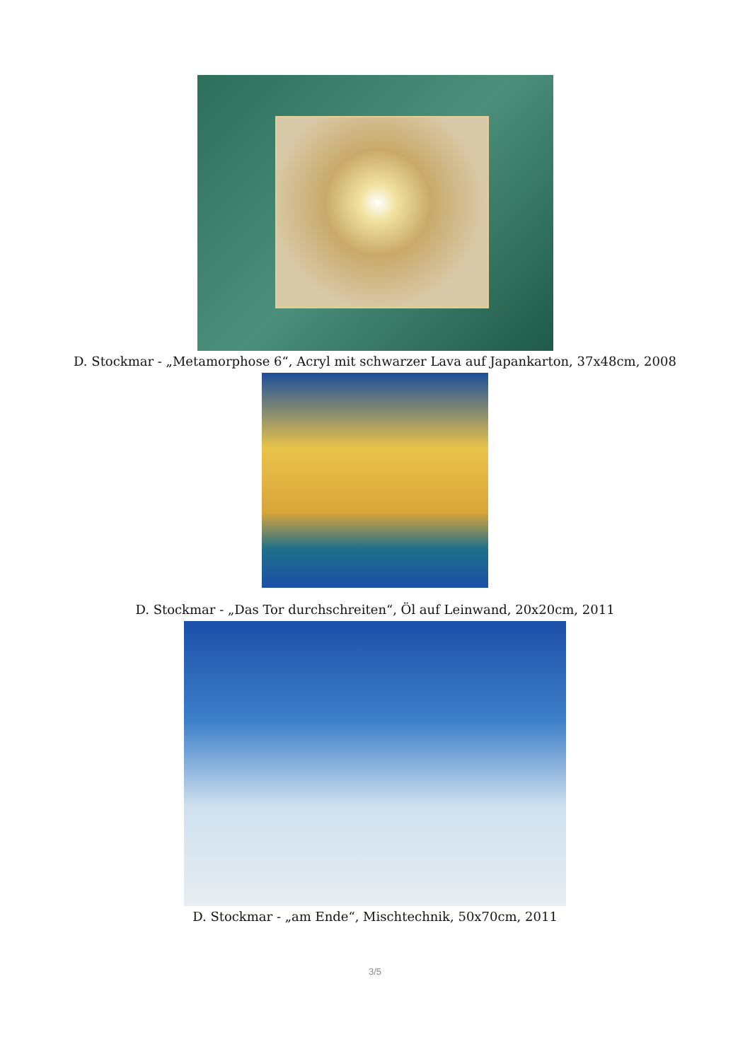D. Stockmar - „Metamorphose 6“, Acryl mit schwarzer Lava auf Japankarton, 37x48cm, 2008
D. Stockmar - „Das Tor durchschreiten“, Öl auf Leinwand, 20x20cm, 2011
D. Stockmar - „am Ende“, Mischtechnik, 50x70cm, 2011
3/5